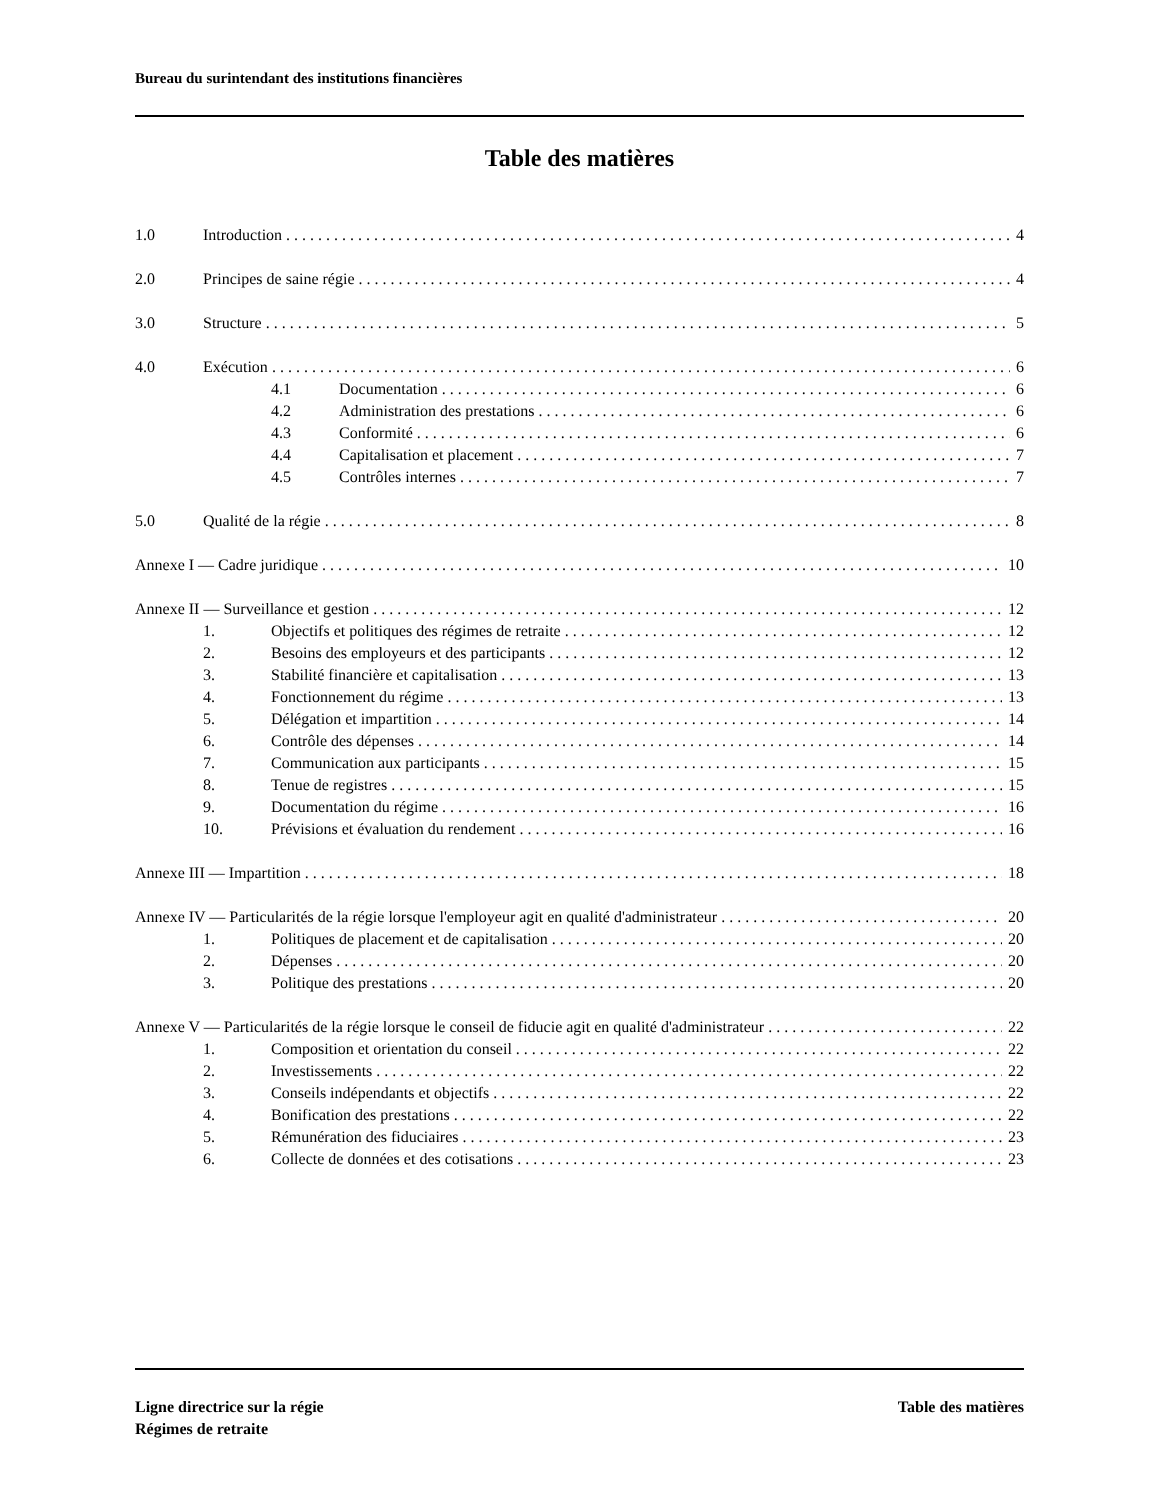Bureau du surintendant des institutions financières
Table des matières
1.0 Introduction 4
2.0 Principes de saine régie 4
3.0 Structure 5
4.0 Exécution 6
4.1 Documentation 6
4.2 Administration des prestations 6
4.3 Conformité 6
4.4 Capitalisation et placement 7
4.5 Contrôles internes 7
5.0 Qualité de la régie 8
Annexe I — Cadre juridique 10
Annexe II — Surveillance et gestion 12
1. Objectifs et politiques des régimes de retraite 12
2. Besoins des employeurs et des participants 12
3. Stabilité financière et capitalisation 13
4. Fonctionnement du régime 13
5. Délégation et impartition 14
6. Contrôle des dépenses 14
7. Communication aux participants 15
8. Tenue de registres 15
9. Documentation du régime 16
10. Prévisions et évaluation du rendement 16
Annexe III — Impartition 18
Annexe IV — Particularités de la régie lorsque l'employeur agit en qualité d'administrateur 20
1. Politiques de placement et de capitalisation 20
2. Dépenses 20
3. Politique des prestations 20
Annexe V — Particularités de la régie lorsque le conseil de fiducie agit en qualité d'administrateur 22
1. Composition et orientation du conseil 22
2. Investissements 22
3. Conseils indépendants et objectifs 22
4. Bonification des prestations 22
5. Rémunération des fiduciaires 23
6. Collecte de données et des cotisations 23
Ligne directrice sur la régie
Régimes de retraite
Table des matières